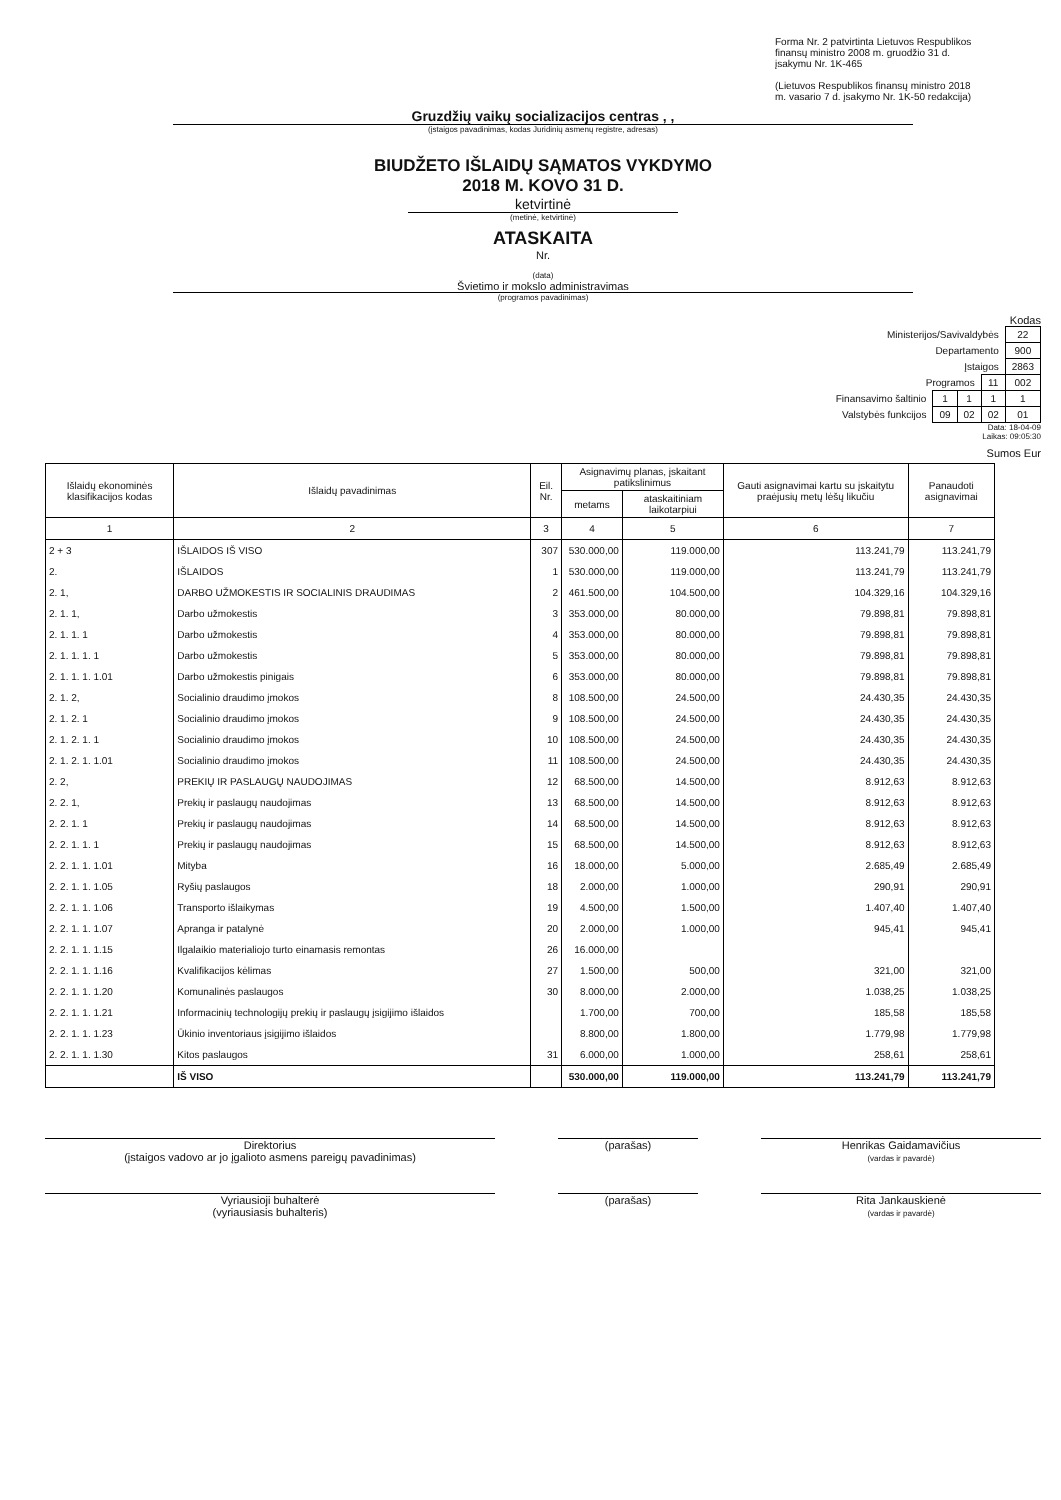Forma Nr. 2 patvirtinta Lietuvos Respublikos finansų ministro 2008 m. gruodžio 31 d. įsakymu Nr. 1K-465
(Lietuvos Respublikos finansų ministro 2018 m. vasario 7 d. įsakymo Nr. 1K-50 redakcija)
Gruzdžių vaikų socializacijos centras , ,
(įstaigos pavadinimas, kodas Juridinių asmenų registre, adresas)
BIUDŽETO IŠLAIDŲ SĄMATOS VYKDYMO
2018 M. KOVO 31 D.
ketvirtinė
(metinė, ketvirtinė)
ATASKAITA
Nr.
(data)
Švietimo ir mokslo administravimas
(programos pavadinimas)
Kodas
| Ministerijos/Savivaldybės | | | | 22 |
| Departamento | | | | 900 |
| Įstaigos | | | | 2863 |
| Programos | | | 11 | 002 |
| Finansavimo šaltinio | 1 | 1 | 1 | 1 |
| Valstybės funkcijos | 09 | 02 | 02 | 01 |
Data: 18-04-09
Laikas: 09:05:30
Sumos Eur
| Išlaidų ekonominės klasifikacijos kodas | Išlaidų pavadinimas | Eil. Nr. | Asignavimų planas, įskaitant patikslinimus | | Gauti asignavimai kartu su įskaitytu praėjusių metų lėšų likučiu | Panaudoti asignavimai |
| --- | --- | --- | --- | --- | --- | --- |
| | | | metams | ataskaitiniam laikotarpiui | | |
| 1 | 2 | 3 | 4 | 5 | 6 | 7 |
| 2 + 3 | IŠLAIDOS IŠ VISO | 307 | 530.000,00 | 119.000,00 | 113.241,79 | 113.241,79 |
| 2. | IŠLAIDOS | 1 | 530.000,00 | 119.000,00 | 113.241,79 | 113.241,79 |
| 2. 1, | DARBO UŽMOKESTIS IR SOCIALINIS DRAUDIMAS | 2 | 461.500,00 | 104.500,00 | 104.329,16 | 104.329,16 |
| 2. 1. 1, | Darbo užmokestis | 3 | 353.000,00 | 80.000,00 | 79.898,81 | 79.898,81 |
| 2. 1. 1. 1 | Darbo užmokestis | 4 | 353.000,00 | 80.000,00 | 79.898,81 | 79.898,81 |
| 2. 1. 1. 1. 1 | Darbo užmokestis | 5 | 353.000,00 | 80.000,00 | 79.898,81 | 79.898,81 |
| 2. 1. 1. 1. 1.01 | Darbo užmokestis pinigais | 6 | 353.000,00 | 80.000,00 | 79.898,81 | 79.898,81 |
| 2. 1. 2, | Socialinio draudimo įmokos | 8 | 108.500,00 | 24.500,00 | 24.430,35 | 24.430,35 |
| 2. 1. 2. 1 | Socialinio draudimo įmokos | 9 | 108.500,00 | 24.500,00 | 24.430,35 | 24.430,35 |
| 2. 1. 2. 1. 1 | Socialinio draudimo įmokos | 10 | 108.500,00 | 24.500,00 | 24.430,35 | 24.430,35 |
| 2. 1. 2. 1. 1.01 | Socialinio draudimo įmokos | 11 | 108.500,00 | 24.500,00 | 24.430,35 | 24.430,35 |
| 2. 2, | PREKIŲ IR PASLAUGŲ NAUDOJIMAS | 12 | 68.500,00 | 14.500,00 | 8.912,63 | 8.912,63 |
| 2. 2. 1, | Prekių ir paslaugų naudojimas | 13 | 68.500,00 | 14.500,00 | 8.912,63 | 8.912,63 |
| 2. 2. 1. 1 | Prekių ir paslaugų naudojimas | 14 | 68.500,00 | 14.500,00 | 8.912,63 | 8.912,63 |
| 2. 2. 1. 1. 1 | Prekių ir paslaugų naudojimas | 15 | 68.500,00 | 14.500,00 | 8.912,63 | 8.912,63 |
| 2. 2. 1. 1. 1.01 | Mityba | 16 | 18.000,00 | 5.000,00 | 2.685,49 | 2.685,49 |
| 2. 2. 1. 1. 1.05 | Ryšių paslaugos | 18 | 2.000,00 | 1.000,00 | 290,91 | 290,91 |
| 2. 2. 1. 1. 1.06 | Transporto išlaikymas | 19 | 4.500,00 | 1.500,00 | 1.407,40 | 1.407,40 |
| 2. 2. 1. 1. 1.07 | Apranga ir patalynė | 20 | 2.000,00 | 1.000,00 | 945,41 | 945,41 |
| 2. 2. 1. 1. 1.15 | Ilgalaikio materialiojo turto einamasis remontas | 26 | 16.000,00 | | | |
| 2. 2. 1. 1. 1.16 | Kvalifikacijos kėlimas | 27 | 1.500,00 | 500,00 | 321,00 | 321,00 |
| 2. 2. 1. 1. 1.20 | Komunalinės paslaugos | 30 | 8.000,00 | 2.000,00 | 1.038,25 | 1.038,25 |
| 2. 2. 1. 1. 1.21 | Informacinių technologijų prekių ir paslaugų įsigijimo išlaidos | | 1.700,00 | 700,00 | 185,58 | 185,58 |
| 2. 2. 1. 1. 1.23 | Ūkinio inventoriaus įsigijimo išlaidos | | 8.800,00 | 1.800,00 | 1.779,98 | 1.779,98 |
| 2. 2. 1. 1. 1.30 | Kitos paslaugos | 31 | 6.000,00 | 1.000,00 | 258,61 | 258,61 |
| | IŠ VISO | | 530.000,00 | 119.000,00 | 113.241,79 | 113.241,79 |
Direktorius
(įstaigos vadovo ar jo įgalioto asmens pareigų pavadinimas)
(parašas) Henrikas Gaidamavičius
(vardas ir pavardė)
Vyriausioji buhalterė
(vyriausiasis buhalteris)
(parašas) Rita Jankauskienė
(vardas ir pavardė)